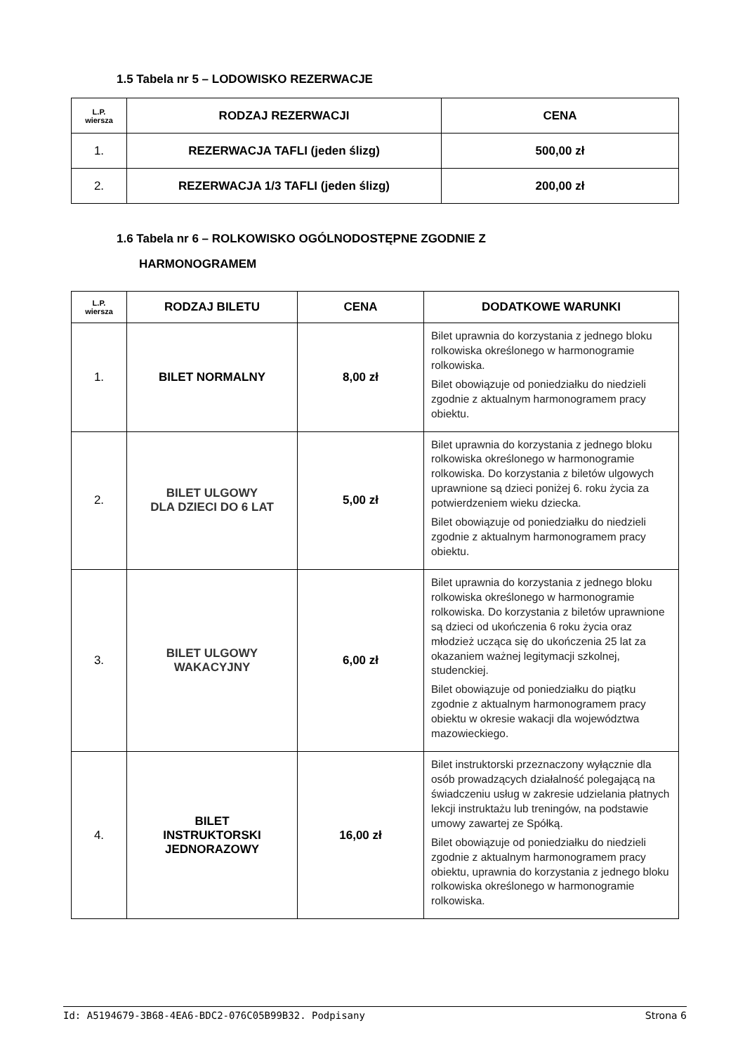1.5 Tabela nr 5 – LODOWISKO REZERWACJE
| L.P. wiersza | RODZAJ REZERWACJI | CENA |
| --- | --- | --- |
| 1. | REZERWACJA TAFLI (jeden ślizg) | 500,00 zł |
| 2. | REZERWACJA 1/3 TAFLI (jeden ślizg) | 200,00 zł |
1.6 Tabela nr 6 – ROLKOWISKO OGÓLNODOSTĘPNE ZGODNIE Z
HARMONOGRAMEM
| L.P. wiersza | RODZAJ BILETU | CENA | DODATKOWE WARUNKI |
| --- | --- | --- | --- |
| 1. | BILET NORMALNY | 8,00 zł | Bilet uprawnia do korzystania z jednego bloku rolkowiska określonego w harmonogramie rolkowiska. Bilet obowiązuje od poniedziałku do niedzieli zgodnie z aktualnym harmonogramem pracy obiektu. |
| 2. | BILET ULGOWY DLA DZIECI DO 6 LAT | 5,00 zł | Bilet uprawnia do korzystania z jednego bloku rolkowiska określonego w harmonogramie rolkowiska. Do korzystania z biletów ulgowych uprawnione są dzieci poniżej 6. roku życia za potwierdzeniem wieku dziecka. Bilet obowiązuje od poniedziałku do niedzieli zgodnie z aktualnym harmonogramem pracy obiektu. |
| 3. | BILET ULGOWY WAKACYJNY | 6,00 zł | Bilet uprawnia do korzystania z jednego bloku rolkowiska określonego w harmonogramie rolkowiska. Do korzystania z biletów uprawnione są dzieci od ukończenia 6 roku życia oraz młodzież ucząca się do ukończenia 25 lat za okazaniem ważnej legitymacji szkolnej, studenckiej. Bilet obowiązuje od poniedziałku do piątku zgodnie z aktualnym harmonogramem pracy obiektu w okresie wakacji dla województwa mazowieckiego. |
| 4. | BILET INSTRUKTORSKI JEDNORAZOWY | 16,00 zł | Bilet instruktorski przeznaczony wyłącznie dla osób prowadzących działalność polegającą na świadczeniu usług w zakresie udzielania płatnych lekcji instruktażu lub treningów, na podstawie umowy zawartej ze Spółką. Bilet obowiązuje od poniedziałku do niedzieli zgodnie z aktualnym harmonogramem pracy obiektu, uprawnia do korzystania z jednego bloku rolkowiska określonego w harmonogramie rolkowiska. |
Id: A5194679-3B68-4EA6-BDC2-076C05B99B32. Podpisany Strona 6